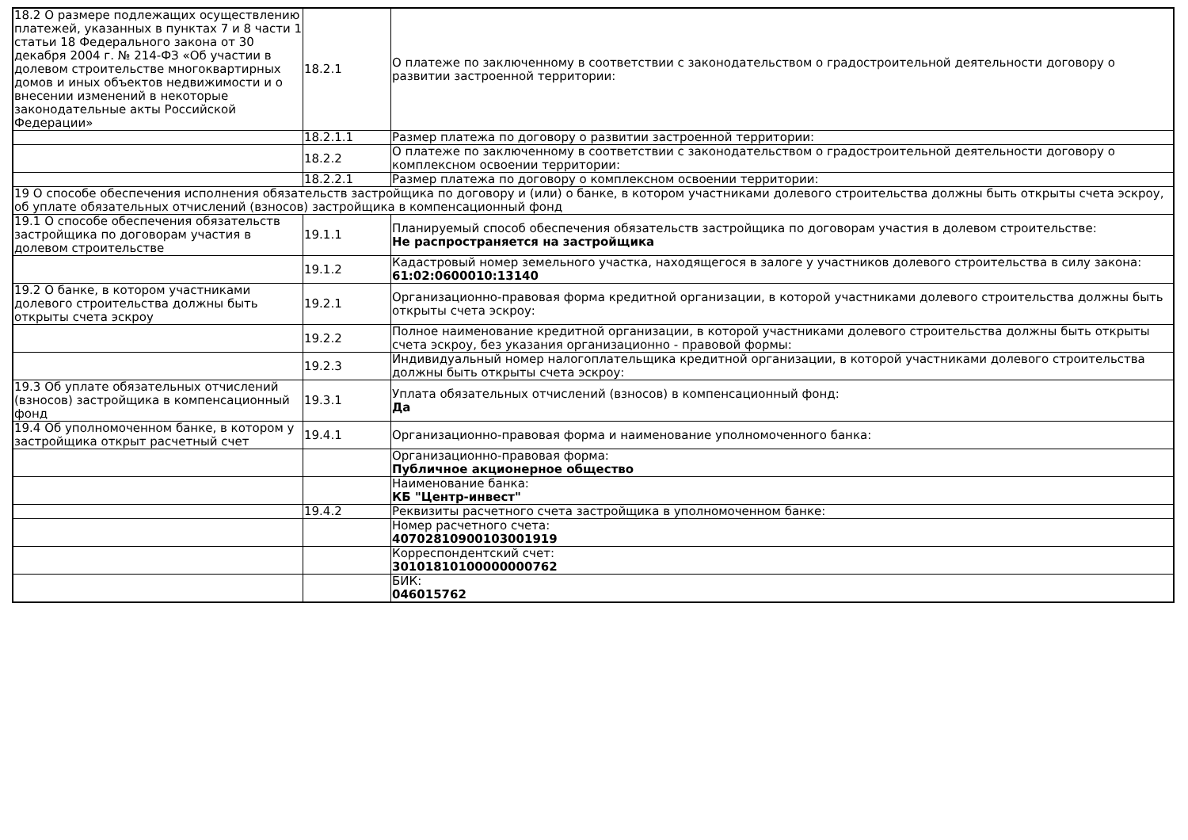| 18.2 О размере подлежащих осуществлению платежей, указанных в пунктах 7 и 8 части 1 статьи 18 Федерального закона от 30 декабря 2004 г. № 214-ФЗ «Об участии в долевом строительстве многоквартирных домов и иных объектов недвижимости и о внесении изменений в некоторые законодательные акты Российской Федерации» | 18.2.1 | О платеже по заключенному в соответствии с законодательством о градостроительной деятельности договору о развитии застроенной территории: |
| | 18.2.1.1 | Размер платежа по договору о развитии застроенной территории: |
| | 18.2.2 | О платеже по заключенному в соответствии с законодательством о градостроительной деятельности договору о комплексном освоении территории: |
| | 18.2.2.1 | Размер платежа по договору о комплексном освоении территории: |
| 19 О способе обеспечения исполнения обязательств застройщика по договору и (или) о банке, в котором участниками долевого строительства должны быть открыты счета эскроу, об уплате обязательных отчислений (взносов) застройщика в компенсационный фонд | | |
| 19.1 О способе обеспечения обязательств застройщика по договорам участия в долевом строительстве | 19.1.1 | Планируемый способ обеспечения обязательств застройщика по договорам участия в долевом строительстве: Не распространяется на застройщика |
| | 19.1.2 | Кадастровый номер земельного участка, находящегося в залоге у участников долевого строительства в силу закона: 61:02:0600010:13140 |
| 19.2 О банке, в котором участниками долевого строительства должны быть открыты счета эскроу | 19.2.1 | Организационно-правовая форма кредитной организации, в которой участниками долевого строительства должны быть открыты счета эскроу: |
| | 19.2.2 | Полное наименование кредитной организации, в которой участниками долевого строительства должны быть открыты счета эскроу, без указания организационно - правовой формы: |
| | 19.2.3 | Индивидуальный номер налогоплательщика кредитной организации, в которой участниками долевого строительства должны быть открыты счета эскроу: |
| 19.3 Об уплате обязательных отчислений (взносов) застройщика в компенсационный фонд | 19.3.1 | Уплата обязательных отчислений (взносов) в компенсационный фонд: Да |
| 19.4 Об уполномоченном банке, в котором у застройщика открыт расчетный счет | 19.4.1 | Организационно-правовая форма и наименование уполномоченного банка: |
| | | Организационно-правовая форма: Публичное акционерное общество |
| | | Наименование банка: КБ "Центр-инвест" |
| | 19.4.2 | Реквизиты расчетного счета застройщика в уполномоченном банке: |
| | | Номер расчетного счета: 40702810900103001919 |
| | | Корреспондентский счет: 30101810100000000762 |
| | | БИК: 046015762 |